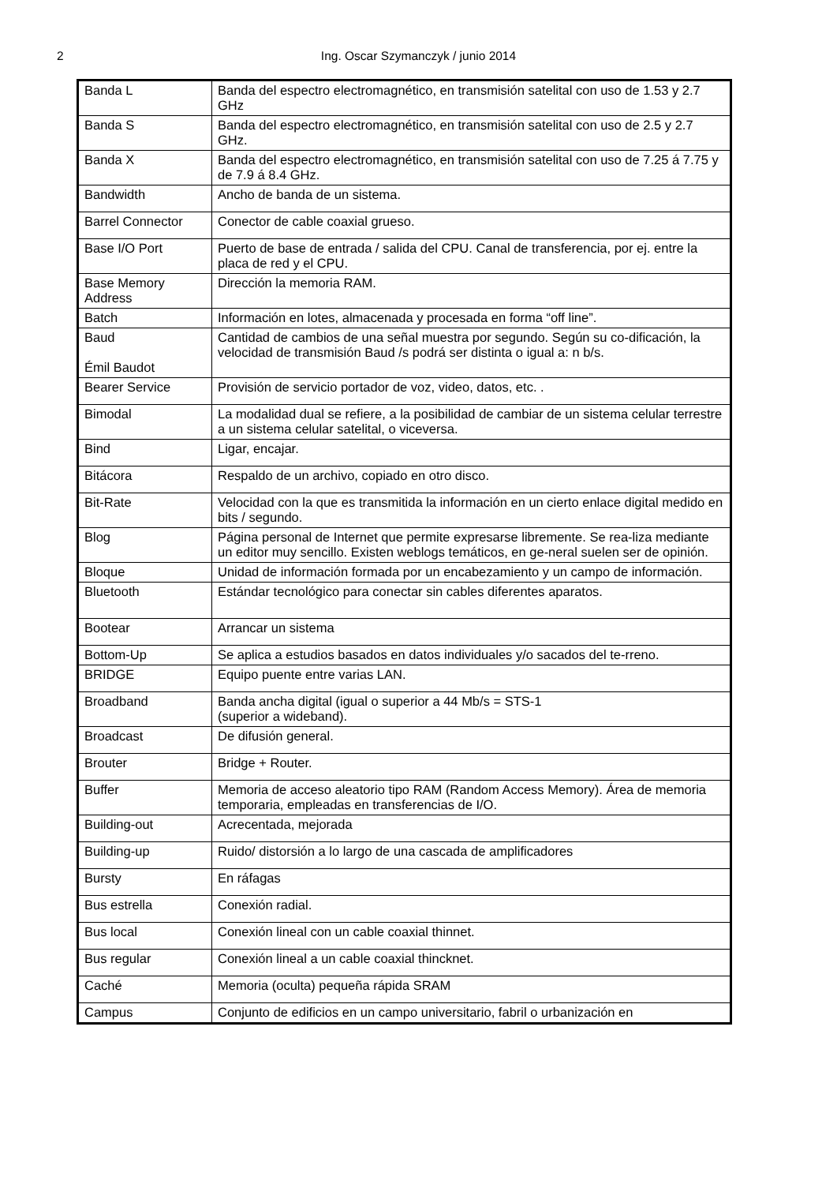2
Ing. Oscar Szymanczyk / junio 2014
| Banda L | Banda del espectro electromagnético, en transmisión satelital con uso de 1.53 y 2.7 GHz |
| Banda S | Banda del espectro electromagnético, en transmisión satelital con uso de 2.5 y 2.7 GHz. |
| Banda X | Banda del espectro electromagnético, en transmisión satelital con uso de 7.25 á 7.75 y de 7.9 á 8.4 GHz. |
| Bandwidth | Ancho de banda de un sistema. |
| Barrel Connector | Conector de cable coaxial grueso. |
| Base I/O Port | Puerto de base de entrada / salida del CPU. Canal de transferencia, por ej. entre la placa de red y el CPU. |
| Base Memory Address | Dirección la memoria RAM. |
| Batch | Información en lotes, almacenada y procesada en forma “off line”. |
| Baud Émil Baudot | Cantidad de cambios de una señal muestra por segundo. Según su co-dificación, la velocidad de transmisión Baud /s podrá ser distinta o igual a: n b/s. |
| Bearer Service | Provisión de servicio portador de voz, video, datos, etc. . |
| Bimodal | La modalidad dual se refiere, a la posibilidad de cambiar de un sistema celular terrestre a un sistema celular satelital, o viceversa. |
| Bind | Ligar, encajar. |
| Bitácora | Respaldo de un archivo, copiado en otro disco. |
| Bit-Rate | Velocidad con la que es transmitida la información en un cierto enlace digital medido en bits / segundo. |
| Blog | Página personal de Internet que permite expresarse libremente. Se rea-liza mediante un editor muy sencillo. Existen weblogs temáticos, en ge-neral suelen ser de opinión. |
| Bloque | Unidad de información formada por un encabezamiento y un campo de información. |
| Bluetooth | Estándar tecnológico para conectar sin cables diferentes aparatos. |
| Bootear | Arrancar un sistema |
| Bottom-Up | Se aplica a estudios basados en datos individuales y/o sacados del te-rreno. |
| BRIDGE | Equipo puente entre varias LAN. |
| Broadband | Banda ancha digital (igual o superior a 44 Mb/s = STS-1 (superior a wideband). |
| Broadcast | De difusión general. |
| Brouter | Bridge + Router. |
| Buffer | Memoria de acceso aleatorio tipo RAM (Random Access Memory). Área de memoria temporaria, empleadas en transferencias de I/O. |
| Building-out | Acrecentada, mejorada |
| Building-up | Ruido/ distorsión a lo largo de una cascada de amplificadores |
| Bursty | En ráfagas |
| Bus estrella | Conexión radial. |
| Bus local | Conexión lineal con un cable coaxial thinnet. |
| Bus regular | Conexión lineal a un cable coaxial thincknet. |
| Caché | Memoria (oculta) pequeña rápida SRAM |
| Campus | Conjunto de edificios en un campo universitario, fabril o urbanización en |